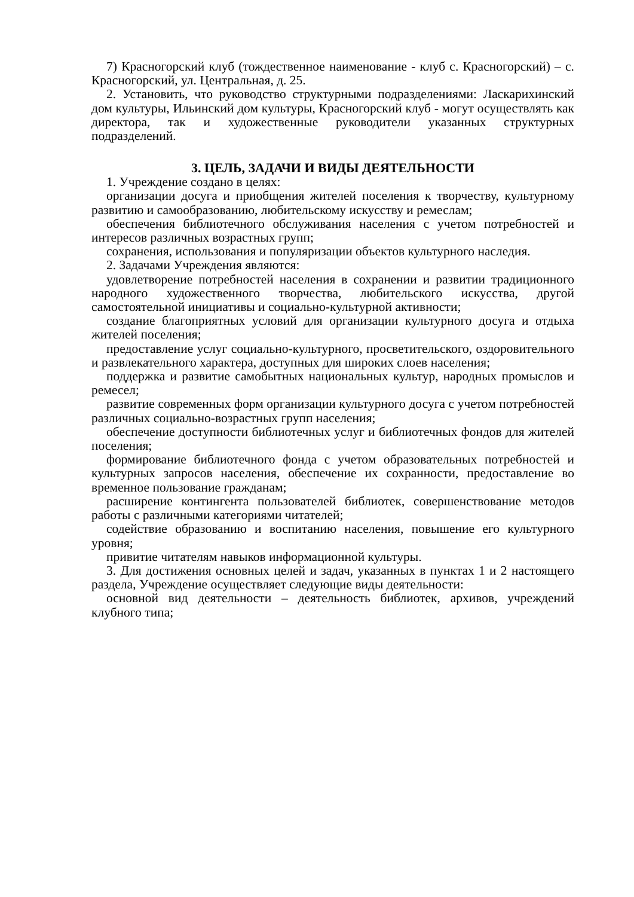7) Красногорский клуб (тождественное наименование - клуб с. Красногорский) – с. Красногорский, ул. Центральная, д. 25.
2. Установить, что руководство структурными подразделениями: Ласкарихинский дом культуры, Ильинский дом культуры, Красногорский клуб - могут осуществлять как директора, так и художественные руководители указанных структурных подразделений.
3. ЦЕЛЬ, ЗАДАЧИ И ВИДЫ ДЕЯТЕЛЬНОСТИ
1. Учреждение создано в целях:
организации досуга и приобщения жителей поселения к творчеству, культурному развитию и самообразованию, любительскому искусству и ремеслам;
обеспечения библиотечного обслуживания населения с учетом потребностей и интересов различных возрастных групп;
сохранения, использования и популяризации объектов культурного наследия.
2. Задачами Учреждения являются:
удовлетворение потребностей населения в сохранении и развитии традиционного народного художественного творчества, любительского искусства, другой самостоятельной инициативы и социально-культурной активности;
создание благоприятных условий для организации культурного досуга и отдыха жителей поселения;
предоставление услуг социально-культурного, просветительского, оздоровительного и развлекательного характера, доступных для широких слоев населения;
поддержка и развитие самобытных национальных культур, народных промыслов и ремесел;
развитие современных форм организации культурного досуга с учетом потребностей различных социально-возрастных групп населения;
обеспечение доступности библиотечных услуг и библиотечных фондов для жителей поселения;
формирование библиотечного фонда с учетом образовательных потребностей и культурных запросов населения, обеспечение их сохранности, предоставление во временное пользование гражданам;
расширение контингента пользователей библиотек, совершенствование методов работы с различными категориями читателей;
содействие образованию и воспитанию населения, повышение его культурного уровня;
привитие читателям навыков информационной культуры.
3. Для достижения основных целей и задач, указанных в пунктах 1 и 2 настоящего раздела, Учреждение осуществляет следующие виды деятельности:
основной вид деятельности – деятельность библиотек, архивов, учреждений клубного типа;